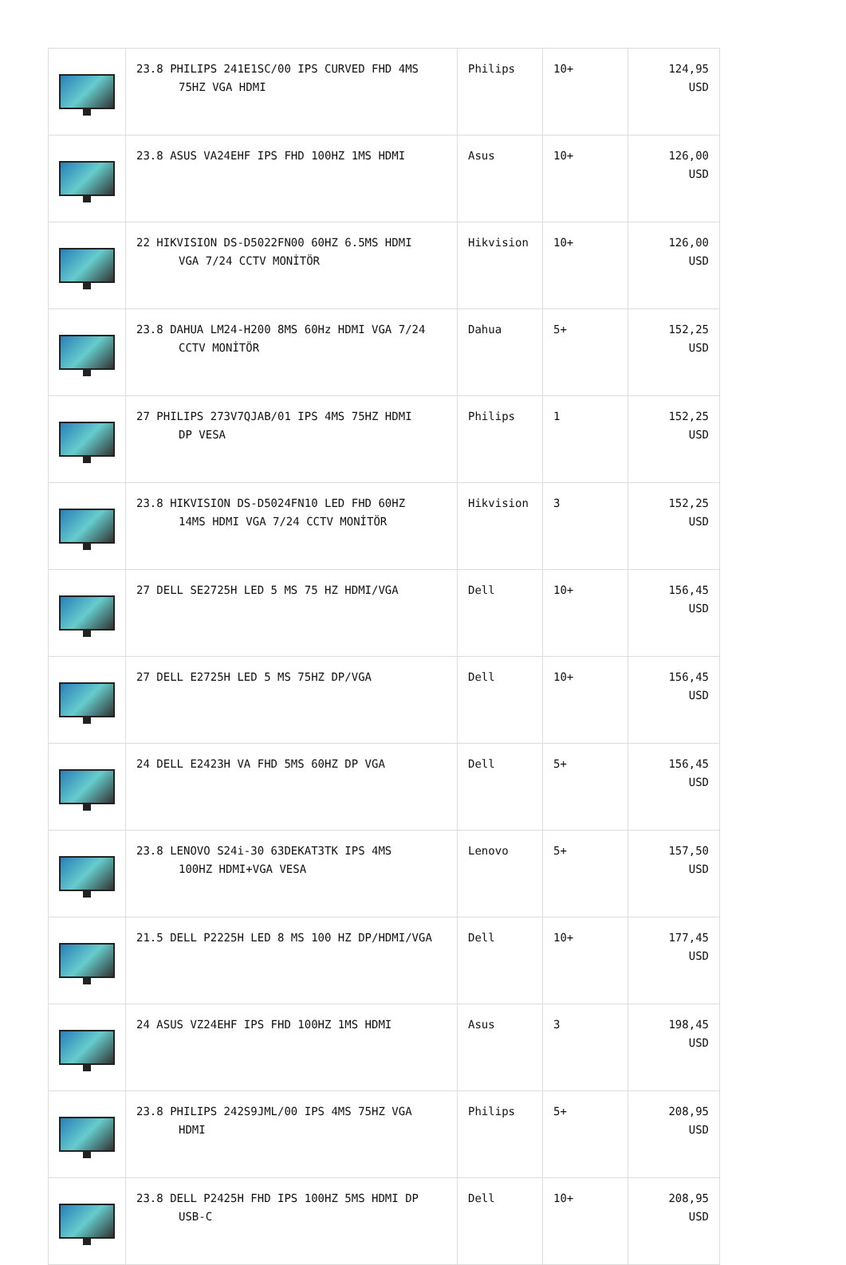| | 23.8 PHILIPS 241E1SC/00 IPS CURVED FHD 4MS 75HZ VGA HDMI | Philips | 10+ | 124,95 USD |
| | 23.8 ASUS VA24EHF IPS FHD 100HZ 1MS HDMI | Asus | 10+ | 126,00 USD |
| | 22 HIKVISION DS-D5022FN00 60HZ 6.5MS HDMI VGA 7/24 CCTV MONİTÖR | Hikvision | 10+ | 126,00 USD |
| | 23.8 DAHUA LM24-H200 8MS 60Hz HDMI VGA 7/24 CCTV MONİTÖR | Dahua | 5+ | 152,25 USD |
| | 27 PHILIPS 273V7QJAB/01 IPS 4MS 75HZ HDMI DP VESA | Philips | 1 | 152,25 USD |
| | 23.8 HIKVISION DS-D5024FN10 LED FHD 60HZ 14MS HDMI VGA 7/24 CCTV MONİTÖR | Hikvision | 3 | 152,25 USD |
| | 27 DELL SE2725H LED 5 MS 75 HZ HDMI/VGA | Dell | 10+ | 156,45 USD |
| | 27 DELL E2725H LED 5 MS 75HZ DP/VGA | Dell | 10+ | 156,45 USD |
| | 24 DELL E2423H VA FHD 5MS 60HZ DP VGA | Dell | 5+ | 156,45 USD |
| | 23.8 LENOVO S24i-30 63DEKAT3TK IPS 4MS 100HZ HDMI+VGA VESA | Lenovo | 5+ | 157,50 USD |
| | 21.5 DELL P2225H LED 8 MS 100 HZ DP/HDMI/VGA | Dell | 10+ | 177,45 USD |
| | 24 ASUS VZ24EHF IPS FHD 100HZ 1MS HDMI | Asus | 3 | 198,45 USD |
| | 23.8 PHILIPS 242S9JML/00 IPS 4MS 75HZ VGA HDMI | Philips | 5+ | 208,95 USD |
| | 23.8 DELL P2425H FHD IPS 100HZ 5MS HDMI DP USB-C | Dell | 10+ | 208,95 USD |